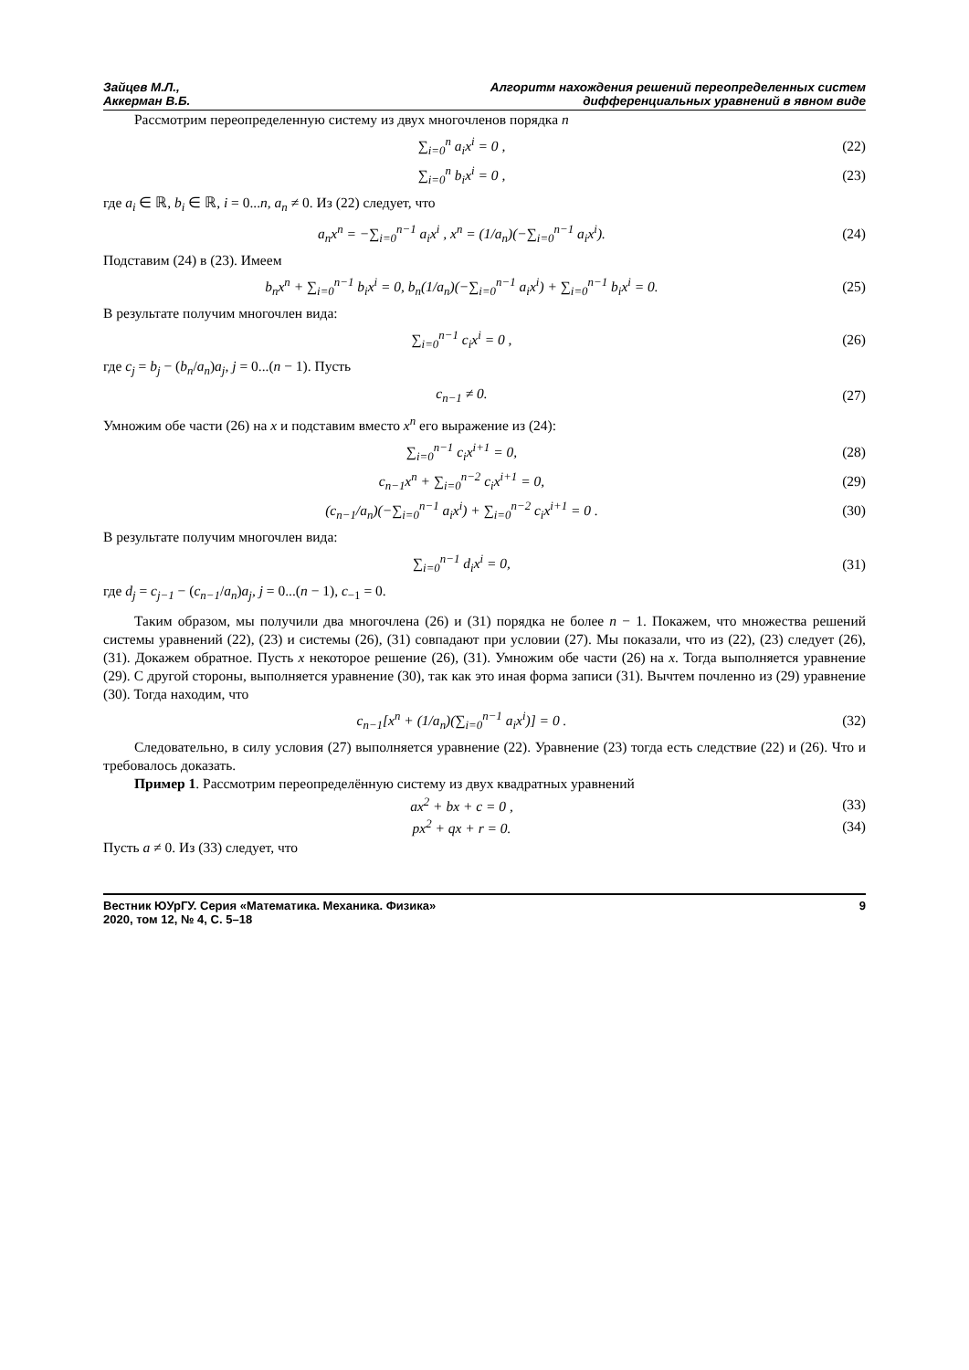Зайцев М.Л.,
Аккерман В.Б.
Алгоритм нахождения решений переопределенных систем
дифференциальных уравнений в явном виде
Рассмотрим переопределенную систему из двух многочленов порядка n
∑<sub>i=0</sub><sup>n</sup> a<sub>i</sub>x<sup>i</sup> = 0 , (22)
∑<sub>i=0</sub><sup>n</sup> b<sub>i</sub>x<sup>i</sup> = 0 , (23)
где a<sub>i</sub> ∈ ℝ, b<sub>i</sub> ∈ ℝ, i = 0...n, a<sub>n</sub> ≠ 0. Из (22) следует, что
a<sub>n</sub>x<sup>n</sup> = −∑<sub>i=0</sub><sup>n−1</sup> a<sub>i</sub>x<sup>i</sup> , x<sup>n</sup> = (1/a<sub>n</sub>)(−∑<sub>i=0</sub><sup>n−1</sup> a<sub>i</sub>x<sup>i</sup>).
(24)
Подставим (24) в (23). Имеем
b<sub>n</sub>x<sup>n</sup> + ∑<sub>i=0</sub><sup>n−1</sup> b<sub>i</sub>x<sup>i</sup> = 0, b<sub>n</sub>(1/a<sub>n</sub>)(−∑<sub>i=0</sub><sup>n−1</sup> a<sub>i</sub>x<sup>i</sup>) + ∑<sub>i=0</sub><sup>n−1</sup> b<sub>i</sub>x<sup>i</sup> = 0.
(25)
В результате получим многочлен вида:
∑<sub>i=0</sub><sup>n−1</sup> c<sub>i</sub>x<sup>i</sup> = 0 , (26)
где c<sub>j</sub> = b<sub>j</sub> − (b<sub>n</sub>/a<sub>n</sub>)a<sub>j</sub>, j = 0...(n − 1). Пусть
c<sub>n−1</sub> ≠ 0. (27)
Умножим обе части (26) на x и подставим вместо x<sup>n</sup> его выражение из (24):
∑<sub>i=0</sub><sup>n−1</sup> c<sub>i</sub>x<sup>i+1</sup> = 0, (28)
c<sub>n−1</sub>x<sup>n</sup> + ∑<sub>i=0</sub><sup>n−2</sup> c<sub>i</sub>x<sup>i+1</sup> = 0, (29)
(c<sub>n−1</sub>/a<sub>n</sub>)(−∑<sub>i=0</sub><sup>n−1</sup> a<sub>i</sub>x<sup>i</sup>) + ∑<sub>i=0</sub><sup>n−2</sup> c<sub>i</sub>x<sup>i+1</sup> = 0 .
(30)
В результате получим многочлен вида:
∑<sub>i=0</sub><sup>n−1</sup> d<sub>i</sub>x<sup>i</sup> = 0, (31)
где d<sub>j</sub> = c<sub>j−1</sub> − (c<sub>n−1</sub>/a<sub>n</sub>)a<sub>j</sub>, j = 0...(n − 1), c<sub>−1</sub> = 0.
Таким образом, мы получили два многочлена (26) и (31) порядка не более n − 1. Покажем, что множества решений системы уравнений (22), (23) и системы (26), (31) совпадают при условии (27). Мы показали, что из (22), (23) следует (26), (31). Докажем обратное. Пусть x некоторое решение (26), (31). Умножим обе части (26) на x. Тогда выполняется уравнение (29). С другой стороны, выполняется уравнение (30), так как это иная форма записи (31). Вычтем почленно из (29) уравнение (30). Тогда находим, что
c<sub>n−1</sub>[x<sup>n</sup> + (1/a<sub>n</sub>)(∑<sub>i=0</sub><sup>n−1</sup> a<sub>i</sub>x<sup>i</sup>)] = 0 .
(32)
Следовательно, в силу условия (27) выполняется уравнение (22). Уравнение (23) тогда есть следствие (22) и (26). Что и требовалось доказать.
Пример 1. Рассмотрим переопределённую систему из двух квадратных уравнений
ax<sup>2</sup> + bx + c = 0 , (33)
px<sup>2</sup> + qx + r = 0. (34)
Пусть a ≠ 0. Из (33) следует, что
Вестник ЮУрГУ. Серия «Математика. Механика. Физика»
2020, том 12, № 4, С. 5–18
9